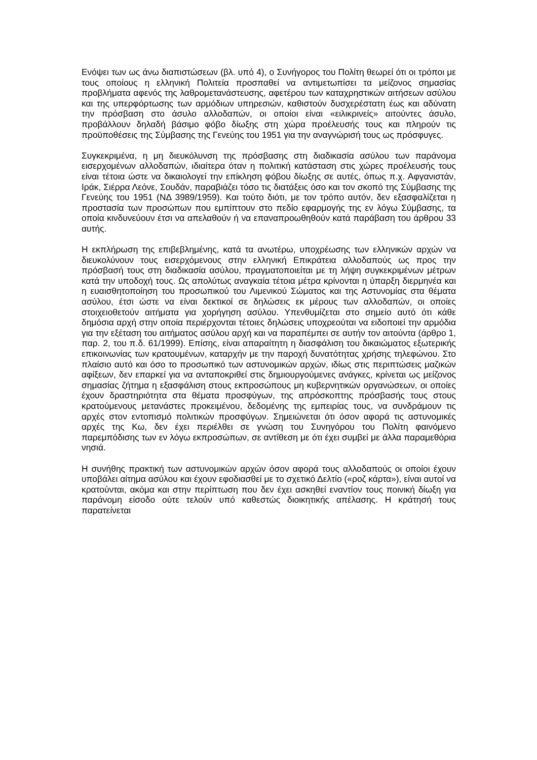Ενόψει των ως άνω διαπιστώσεων (βλ. υπό 4), ο Συνήγορος του Πολίτη θεωρεί ότι οι τρόποι με τους οποίους η ελληνική Πολιτεία προσπαθεί να αντιμετωπίσει τα μείζονος σημασίας προβλήματα αφενός της λαθρομετανάστευσης, αφετέρου των καταχρηστικών αιτήσεων ασύλου και της υπερφόρτωσης των αρμόδιων υπηρεσιών, καθιστούν δυσχερέστατη έως και αδύνατη την πρόσβαση στο άσυλο αλλοδαπών, οι οποίοι είναι «ειλικρινείς» αιτούντες άσυλο, προβάλλουν δηλαδή βάσιμο φόβο δίωξης στη χώρα προέλευσής τους και πληρούν τις προϋποθέσεις της Σύμβασης της Γενεύης του 1951 για την αναγνώρισή τους ως πρόσφυγες.
Συγκεκριμένα, η μη διευκόλυνση της πρόσβασης στη διαδικασία ασύλου των παράνομα εισερχομένων αλλοδαπών, ιδιαίτερα όταν η πολιτική κατάσταση στις χώρες προέλευσής τους είναι τέτοια ώστε να δικαιολογεί την επίκληση φόβου δίωξης σε αυτές, όπως π.χ. Αφγανιστάν, Ιράκ, Σιέρρα Λεόνε, Σουδάν, παραβιάζει τόσο τις διατάξεις όσο και τον σκοπό της Σύμβασης της Γενεύης του 1951 (ΝΔ 3989/1959). Και τούτο διότι, με τον τρόπο αυτόν, δεν εξασφαλίζεται η προστασία των προσώπων που εμπίπτουν στο πεδίο εφαρμογής της εν λόγω Σύμβασης, τα οποία κινδυνεύουν έτσι να απελαθούν ή να επαναπροωθηθούν κατά παράβαση του άρθρου 33 αυτής.
Η εκπλήρωση της επιβεβλημένης, κατά τα ανωτέρω, υποχρέωσης των ελληνικών αρχών να διευκολύνουν τους εισερχόμενους στην ελληνική Επικράτεια αλλοδαπούς ως προς την πρόσβασή τους στη διαδικασία ασύλου, πραγματοποιείται με τη λήψη συγκεκριμένων μέτρων κατά την υποδοχή τους. Ως απολύτως αναγκαία τέτοια μέτρα κρίνονται η ύπαρξη διερμηνέα και η ευαισθητοποίηση του προσωπικού του Λιμενικού Σώματος και της Αστυνομίας στα θέματα ασύλου, έτσι ώστε να είναι δεκτικοί σε δηλώσεις εκ μέρους των αλλοδαπών, οι οποίες στοιχειοθετούν αιτήματα για χορήγηση ασύλου. Υπενθυμίζεται στο σημείο αυτό ότι κάθε δημόσια αρχή στην οποία περιέρχονται τέτοιες δηλώσεις υποχρεούται να ειδοποιεί την αρμόδια για την εξέταση του αιτήματος ασύλου αρχή και να παραπέμπει σε αυτήν τον αιτούντα (άρθρο 1, παρ. 2, του π.δ. 61/1999). Επίσης, είναι απαραίτητη η διασφάλιση του δικαιώματος εξωτερικής επικοινωνίας των κρατουμένων, καταρχήν με την παροχή δυνατότητας χρήσης τηλεφώνου. Στο πλαίσιο αυτό και όσο το προσωπικό των αστυνομικών αρχών, ιδίως στις περιπτώσεις μαζικών αφίξεων, δεν επαρκεί για να ανταποκριθεί στις δημιουργούμενες ανάγκες, κρίνεται ως μείζονος σημασίας ζήτημα η εξασφάλιση στους εκπροσώπους μη κυβερνητικών οργανώσεων, οι οποίες έχουν δραστηριότητα στα θέματα προσφύγων, της απρόσκοπτης πρόσβασής τους στους κρατούμενους μετανάστες προκειμένου, δεδομένης της εμπειρίας τους, να συνδράμουν τις αρχές στον εντοπισμό πολιτικών προσφύγων. Σημειώνεται ότι όσον αφορά τις αστυνομικές αρχές της Κω, δεν έχει περιέλθει σε γνώση του Συνηγόρου του Πολίτη φαινόμενο παρεμπόδισης των εν λόγω εκπροσώπων, σε αντίθεση με ότι έχει συμβεί με άλλα παραμεθόρια νησιά.
Η συνήθης πρακτική των αστυνομικών αρχών όσον αφορά τους αλλοδαπούς οι οποίοι έχουν υποβάλει αίτημα ασύλου και έχουν εφοδιασθεί με το σχετικό Δελτίο («ροζ κάρτα»), είναι αυτοί να κρατούνται, ακόμα και στην περίπτωση που δεν έχει ασκηθεί εναντίον τους ποινική δίωξη για παράνομη είσοδο ούτε τελούν υπό καθεστώς διοικητικής απέλασης. Η κράτησή τους παρατείνεται